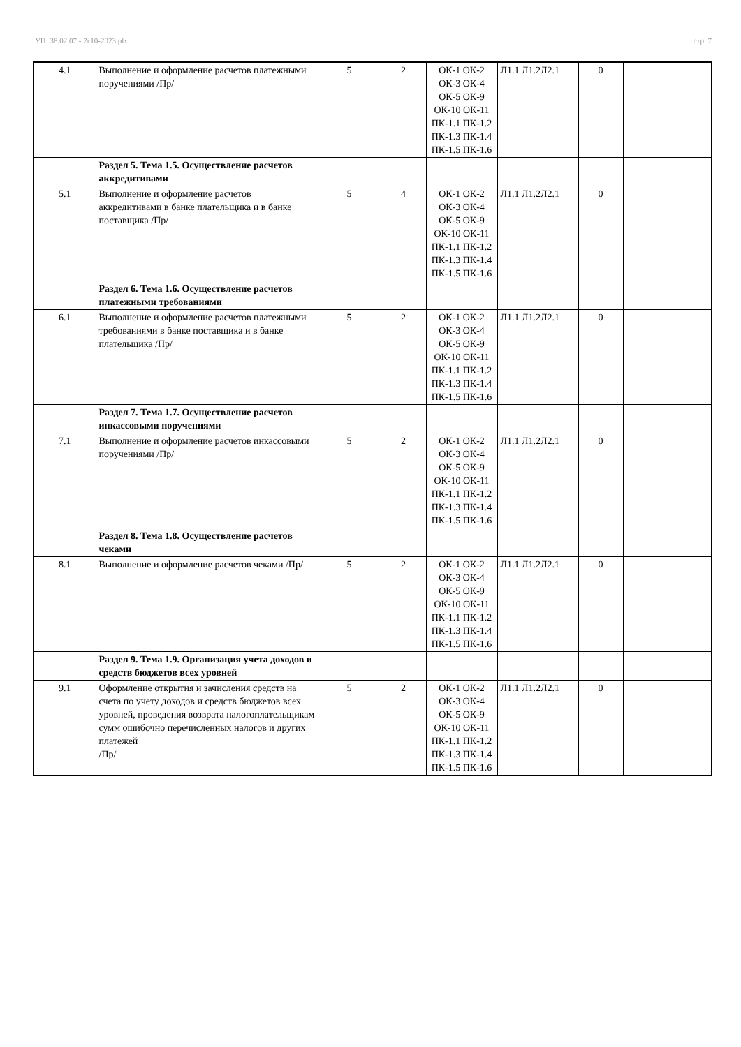УП: 38.02.07 - 2г10-2023.plx стр. 7
| 4.1 | Выполнение и оформление расчетов платежными поручениями /Пр/ | 5 | 2 | ОК-1 ОК-2 ОК-3 ОК-4 ОК-5 ОК-9 ОК-10 ОК-11 ПК-1.1 ПК-1.2 ПК-1.3 ПК-1.4 ПК-1.5 ПК-1.6 | Л1.1 Л1.2Л2.1 | 0 | |
| | Раздел 5. Тема 1.5. Осуществление расчетов аккредитивами | | | | | | |
| 5.1 | Выполнение и оформление расчетов аккредитивами в банке плательщика и в банке поставщика /Пр/ | 5 | 4 | ОК-1 ОК-2 ОК-3 ОК-4 ОК-5 ОК-9 ОК-10 ОК-11 ПК-1.1 ПК-1.2 ПК-1.3 ПК-1.4 ПК-1.5 ПК-1.6 | Л1.1 Л1.2Л2.1 | 0 | |
| | Раздел 6. Тема 1.6. Осуществление расчетов платежными требованиями | | | | | | |
| 6.1 | Выполнение и оформление расчетов платежными требованиями в банке поставщика и в банке плательщика /Пр/ | 5 | 2 | ОК-1 ОК-2 ОК-3 ОК-4 ОК-5 ОК-9 ОК-10 ОК-11 ПК-1.1 ПК-1.2 ПК-1.3 ПК-1.4 ПК-1.5 ПК-1.6 | Л1.1 Л1.2Л2.1 | 0 | |
| | Раздел 7. Тема 1.7. Осуществление расчетов инкассовыми поручениями | | | | | | |
| 7.1 | Выполнение и оформление расчетов инкассовыми поручениями /Пр/ | 5 | 2 | ОК-1 ОК-2 ОК-3 ОК-4 ОК-5 ОК-9 ОК-10 ОК-11 ПК-1.1 ПК-1.2 ПК-1.3 ПК-1.4 ПК-1.5 ПК-1.6 | Л1.1 Л1.2Л2.1 | 0 | |
| | Раздел 8. Тема 1.8. Осуществление расчетов чеками | | | | | | |
| 8.1 | Выполнение и оформление расчетов чеками /Пр/ | 5 | 2 | ОК-1 ОК-2 ОК-3 ОК-4 ОК-5 ОК-9 ОК-10 ОК-11 ПК-1.1 ПК-1.2 ПК-1.3 ПК-1.4 ПК-1.5 ПК-1.6 | Л1.1 Л1.2Л2.1 | 0 | |
| | Раздел 9. Тема 1.9. Организация учета доходов и средств бюджетов всех уровней | | | | | | |
| 9.1 | Оформление открытия и зачисления средств на счета по учету доходов и средств бюджетов всех уровней, проведения возврата налогоплательщикам сумм ошибочно перечисленных налогов и других платежей /Пр/ | 5 | 2 | ОК-1 ОК-2 ОК-3 ОК-4 ОК-5 ОК-9 ОК-10 ОК-11 ПК-1.1 ПК-1.2 ПК-1.3 ПК-1.4 ПК-1.5 ПК-1.6 | Л1.1 Л1.2Л2.1 | 0 | |